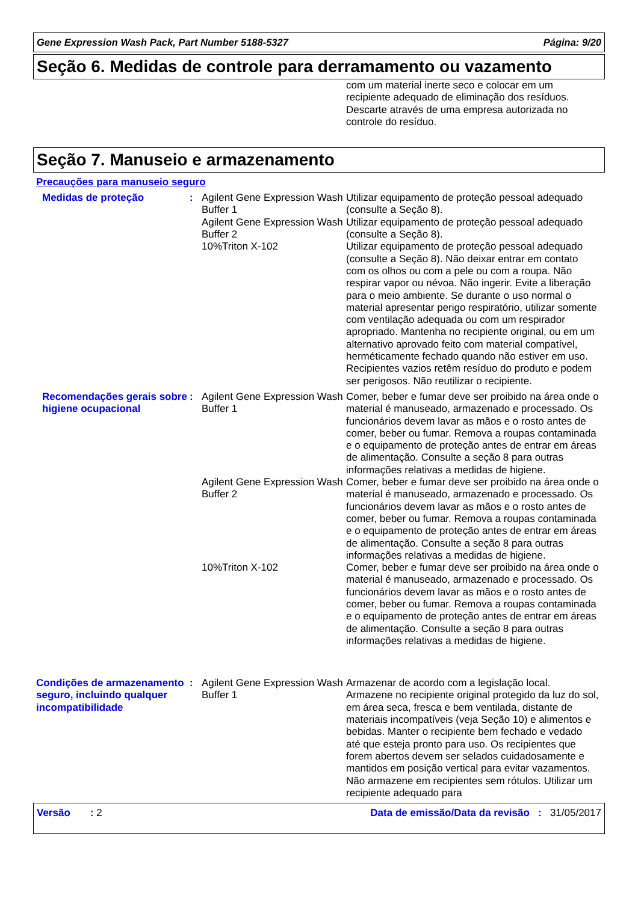Gene Expression Wash Pack, Part Number 5188-5327 Página: 9/20
Seção 6. Medidas de controle para derramamento ou vazamento
com um material inerte seco e colocar em um recipiente adequado de eliminação dos resíduos. Descarte através de uma empresa autorizada no controle do resíduo.
Seção 7. Manuseio e armazenamento
Precauções para manuseio seguro
Medidas de proteção : Agilent Gene Expression Wash Buffer 1
Utilizar equipamento de proteção pessoal adequado (consulte a Seção 8).
Agilent Gene Expression Wash Buffer 2
Utilizar equipamento de proteção pessoal adequado (consulte a Seção 8).
10%Triton X-102 Utilizar equipamento de proteção pessoal adequado (consulte a Seção 8). Não deixar entrar em contato com os olhos ou com a pele ou com a roupa. Não respirar vapor ou névoa. Não ingerir. Evite a liberação para o meio ambiente. Se durante o uso normal o material apresentar perigo respiratório, utilizar somente com ventilação adequada ou com um respirador apropriado. Mantenha no recipiente original, ou em um alternativo aprovado feito com material compatível, herméticamente fechado quando não estiver em uso. Recipientes vazios retêm resíduo do produto e podem ser perigosos. Não reutilizar o recipiente.
Recomendações gerais sobre higiene ocupacional
: Agilent Gene Expression Wash Buffer 1
Comer, beber e fumar deve ser proibido na área onde o material é manuseado, armazenado e processado. Os funcionários devem lavar as mãos e o rosto antes de comer, beber ou fumar. Remova a roupas contaminada e o equipamento de proteção antes de entrar em áreas de alimentação. Consulte a seção 8 para outras informações relativas a medidas de higiene.
Agilent Gene Expression Wash Buffer 2
Comer, beber e fumar deve ser proibido na área onde o material é manuseado, armazenado e processado. Os funcionários devem lavar as mãos e o rosto antes de comer, beber ou fumar. Remova a roupas contaminada e o equipamento de proteção antes de entrar em áreas de alimentação. Consulte a seção 8 para outras informações relativas a medidas de higiene.
10%Triton X-102 Comer, beber e fumar deve ser proibido na área onde o material é manuseado, armazenado e processado. Os funcionários devem lavar as mãos e o rosto antes de comer, beber ou fumar. Remova a roupas contaminada e o equipamento de proteção antes de entrar em áreas de alimentação. Consulte a seção 8 para outras informações relativas a medidas de higiene.
Condições de armazenamento seguro, incluindo qualquer incompatibilidade
: Agilent Gene Expression Wash Buffer 1
Armazenar de acordo com a legislação local. Armazene no recipiente original protegido da luz do sol, em área seca, fresca e bem ventilada, distante de materiais incompatíveis (veja Seção 10) e alimentos e bebidas. Manter o recipiente bem fechado e vedado até que esteja pronto para uso. Os recipientes que forem abertos devem ser selados cuidadosamente e mantidos em posição vertical para evitar vazamentos. Não armazene em recipientes sem rótulos. Utilizar um recipiente adequado para
Versão : 2 Data de emissão/Data da revisão : 31/05/2017